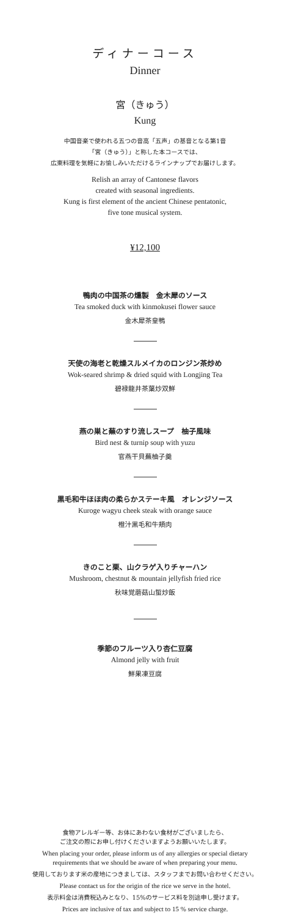ディナーコース
Dinner
宮（きゅう）
Kung
中国音楽で使われる五つの音高「五声」の基音となる第1音
「宮（きゅう）」と称した本コースでは、
広東料理を気軽にお愉しみいただけるラインナップでお届けします。
Relish an array of Cantonese flavors
created with seasonal ingredients.
Kung is first element of the ancient Chinese pentatonic,
five tone musical system.
¥12,100
鴨肉の中国茶の燻製　金木犀のソース
Tea smoked duck with kinmokusei flower sauce
金木犀茶皇鴨
天使の海老と乾燥スルメイカのロンジン茶炒め
Wok-seared shrimp & dried squid with Longjing Tea
碧禄龍井茶葉炒双鮮
燕の巣と蕪のすり流しスープ　柚子風味
Bird nest & turnip soup with yuzu
官燕干貝蕪柚子羹
黒毛和牛ほほ肉の柔らかステーキ風　オレンジソース
Kuroge wagyu cheek steak with orange sauce
橙汁黒毛和牛頬肉
きのこと栗、山クラゲ入りチャーハン
Mushroom, chestnut & mountain jellyfish fried rice
秋味覚蘑菇山蜇炒飯
季節のフルーツ入り杏仁豆腐
Almond jelly with fruit
鮮果凍豆腐
食物アレルギー等、お体にあわない食材がございましたら、
ご注文の際にお申し付けくださいますようお願いいたします。
When placing your order, please inform us of any allergies or special dietary
requirements that we should be aware of when preparing your menu.
使用しております米の産地につきましては、スタッフまでお問い合わせください。
Please contact us for the origin of the rice we serve in the hotel.
表示料金は消費税込みとなり、15%のサービス料を別途申し受けます。
Prices are inclusive of tax and subject to 15 % service charge.